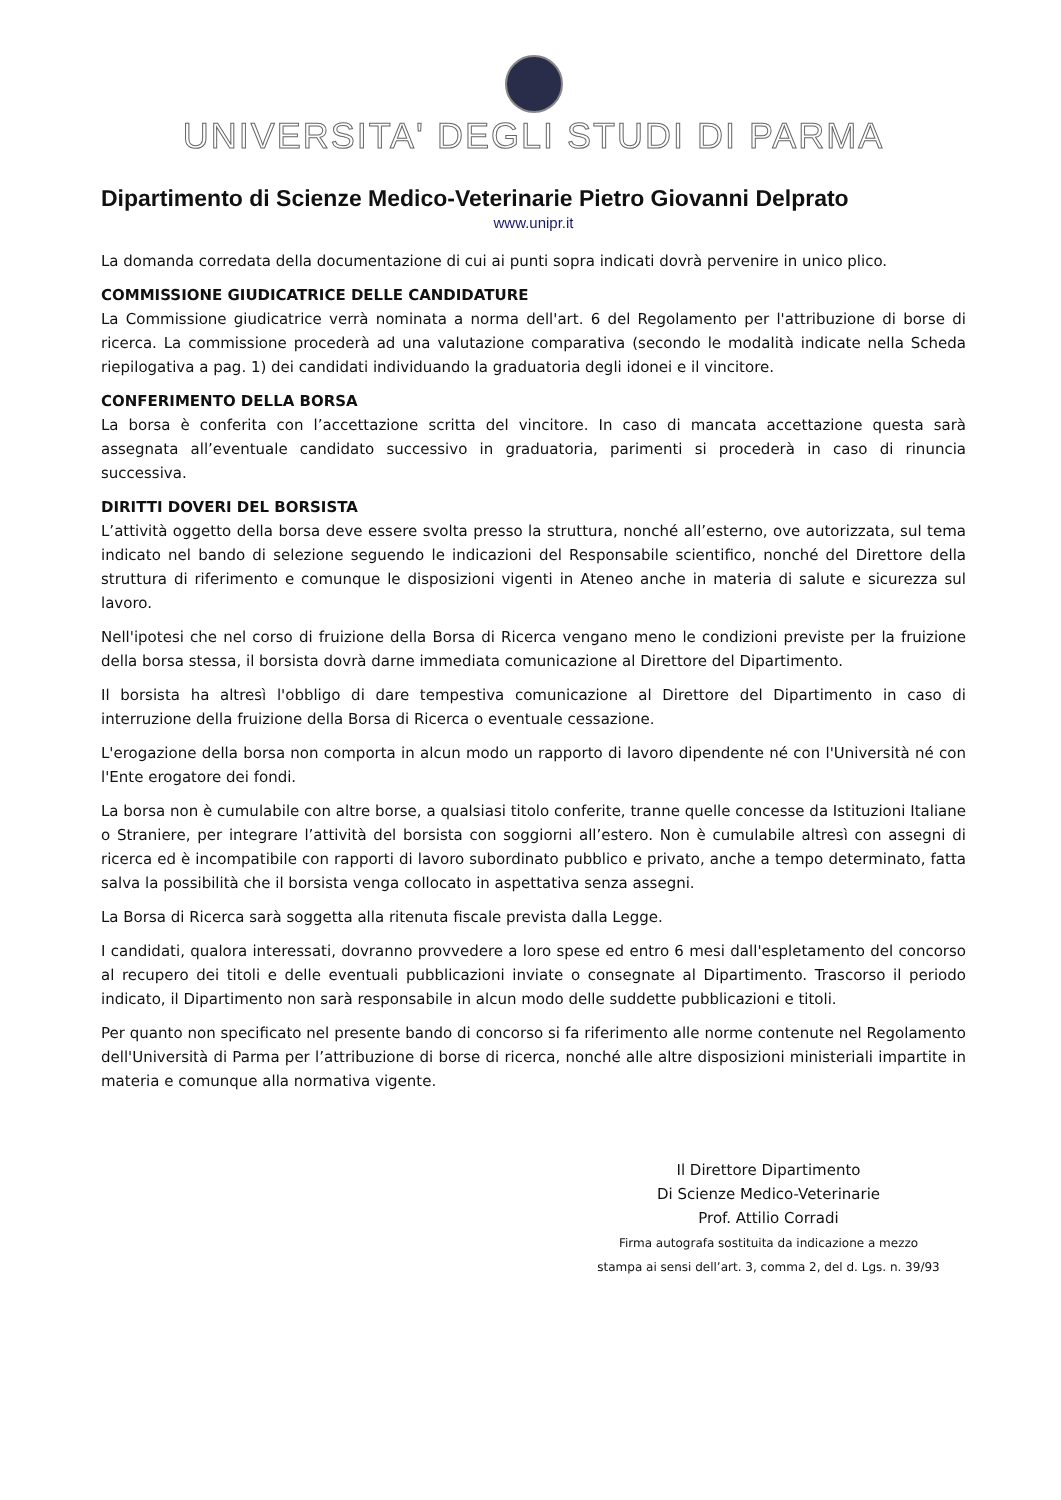UNIVERSITA' DEGLI STUDI DI PARMA
Dipartimento di Scienze Medico-Veterinarie Pietro Giovanni Delprato
www.unipr.it
La domanda corredata della documentazione di cui ai punti sopra indicati dovrà pervenire in unico plico.
COMMISSIONE GIUDICATRICE DELLE CANDIDATURE
La Commissione giudicatrice verrà nominata a norma dell'art. 6 del Regolamento per l'attribuzione di borse di ricerca. La commissione procederà ad una valutazione comparativa (secondo le modalità indicate nella Scheda riepilogativa a pag. 1) dei candidati individuando la graduatoria degli idonei e il vincitore.
CONFERIMENTO DELLA BORSA
La borsa è conferita con l’accettazione scritta del vincitore. In caso di mancata accettazione questa sarà assegnata all’eventuale candidato successivo in graduatoria, parimenti si procederà in caso di rinuncia successiva.
DIRITTI DOVERI DEL BORSISTA
L’attività oggetto della borsa deve essere svolta presso la struttura, nonché all’esterno, ove autorizzata, sul tema indicato nel bando di selezione seguendo le indicazioni del Responsabile scientifico, nonché del Direttore della struttura di riferimento e comunque le disposizioni vigenti in Ateneo anche in materia di salute e sicurezza sul lavoro.
Nell'ipotesi che nel corso di fruizione della Borsa di Ricerca vengano meno le condizioni previste per la fruizione della borsa stessa, il borsista dovrà darne immediata comunicazione al Direttore del Dipartimento.
Il borsista ha altresì l'obbligo di dare tempestiva comunicazione al Direttore del Dipartimento in caso di interruzione della fruizione della Borsa di Ricerca o eventuale cessazione.
L'erogazione della borsa non comporta in alcun modo un rapporto di lavoro dipendente né con l'Università né con l'Ente erogatore dei fondi.
La borsa non è cumulabile con altre borse, a qualsiasi titolo conferite, tranne quelle concesse da Istituzioni Italiane o Straniere, per integrare l’attività del borsista con soggiorni all’estero. Non è cumulabile altresì con assegni di ricerca ed è incompatibile con rapporti di lavoro subordinato pubblico e privato, anche a tempo determinato, fatta salva la possibilità che il borsista venga collocato in aspettativa senza assegni.
La Borsa di Ricerca sarà soggetta alla ritenuta fiscale prevista dalla Legge.
I candidati, qualora interessati, dovranno provvedere a loro spese ed entro 6 mesi dall'espletamento del concorso al recupero dei titoli e delle eventuali pubblicazioni inviate o consegnate al Dipartimento. Trascorso il periodo indicato, il Dipartimento non sarà responsabile in alcun modo delle suddette pubblicazioni e titoli.
Per quanto non specificato nel presente bando di concorso si fa riferimento alle norme contenute nel Regolamento dell'Università di Parma per l’attribuzione di borse di ricerca, nonché alle altre disposizioni ministeriali impartite in materia e comunque alla normativa vigente.
Il Direttore Dipartimento
Di Scienze Medico-Veterinarie
Prof. Attilio Corradi
Firma autografa sostituita da indicazione a mezzo
stampa ai sensi dell’art. 3, comma 2, del d. Lgs. n. 39/93